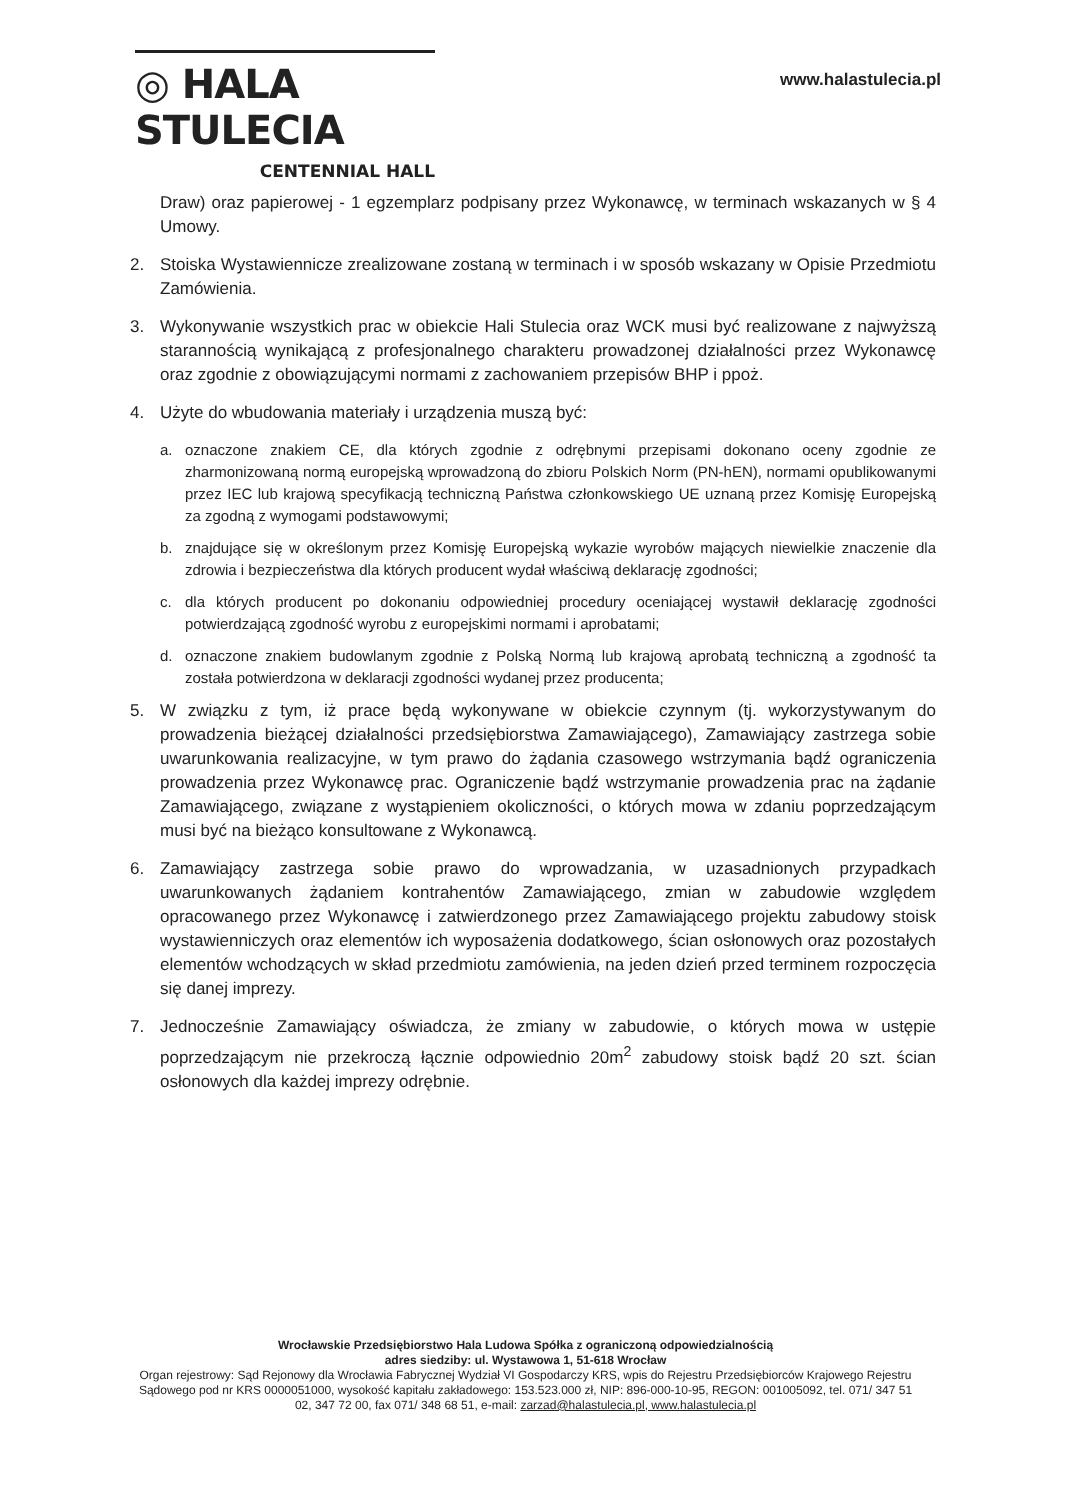◎ HALA STULECIA
CENTENNIAL HALL
www.halastulecia.pl
Draw) oraz papierowej - 1 egzemplarz podpisany przez Wykonawcę, w terminach wskazanych w § 4 Umowy.
2. Stoiska Wystawiennicze zrealizowane zostaną w terminach i w sposób wskazany w Opisie Przedmiotu Zamówienia.
3. Wykonywanie wszystkich prac w obiekcie Hali Stulecia oraz WCK musi być realizowane z najwyższą starannością wynikającą z profesjonalnego charakteru prowadzonej działalności przez Wykonawcę oraz zgodnie z obowiązującymi normami z zachowaniem przepisów BHP i ppoż.
4. Użyte do wbudowania materiały i urządzenia muszą być:
a. oznaczone znakiem CE, dla których zgodnie z odrębnymi przepisami dokonano oceny zgodnie ze zharmonizowaną normą europejską wprowadzoną do zbioru Polskich Norm (PN-hEN), normami opublikowanymi przez IEC lub krajową specyfikacją techniczną Państwa członkowskiego UE uznaną przez Komisję Europejską za zgodną z wymogami podstawowymi;
b. znajdujące się w określonym przez Komisję Europejską wykazie wyrobów mających niewielkie znaczenie dla zdrowia i bezpieczeństwa dla których producent wydał właściwą deklarację zgodności;
c. dla których producent po dokonaniu odpowiedniej procedury oceniającej wystawił deklarację zgodności potwierdzającą zgodność wyrobu z europejskimi normami i aprobatami;
d. oznaczone znakiem budowlanym zgodnie z Polską Normą lub krajową aprobatą techniczną a zgodność ta została potwierdzona w deklaracji zgodności wydanej przez producenta;
5. W związku z tym, iż prace będą wykonywane w obiekcie czynnym (tj. wykorzystywanym do prowadzenia bieżącej działalności przedsiębiorstwa Zamawiającego), Zamawiający zastrzega sobie uwarunkowania realizacyjne, w tym prawo do żądania czasowego wstrzymania bądź ograniczenia prowadzenia przez Wykonawcę prac. Ograniczenie bądź wstrzymanie prowadzenia prac na żądanie Zamawiającego, związane z wystąpieniem okoliczności, o których mowa w zdaniu poprzedzającym musi być na bieżąco konsultowane z Wykonawcą.
6. Zamawiający zastrzega sobie prawo do wprowadzania, w uzasadnionych przypadkach uwarunkowanych żądaniem kontrahentów Zamawiającego, zmian w zabudowie względem opracowanego przez Wykonawcę i zatwierdzonego przez Zamawiającego projektu zabudowy stoisk wystawienniczych oraz elementów ich wyposażenia dodatkowego, ścian osłonowych oraz pozostałych elementów wchodzących w skład przedmiotu zamówienia, na jeden dzień przed terminem rozpoczęcia się danej imprezy.
7. Jednocześnie Zamawiający oświadcza, że zmiany w zabudowie, o których mowa w ustępie poprzedzającym nie przekroczą łącznie odpowiednio 20m<sup>2</sup> zabudowy stoisk bądź 20 szt. ścian osłonowych dla każdej imprezy odrębnie.
Wrocławskie Przedsiębiorstwo Hala Ludowa Spółka z ograniczoną odpowiedzialnością
adres siedziby: ul. Wystawowa 1, 51-618 Wrocław
Organ rejestrowy: Sąd Rejonowy dla Wrocławia Fabrycznej Wydział VI Gospodarczy KRS, wpis do Rejestru Przedsiębiorców Krajowego Rejestru Sądowego pod nr KRS 0000051000, wysokość kapitału zakładowego: 153.523.000 zł, NIP: 896-000-10-95, REGON: 001005092, tel. 071/ 347 51 02, 347 72 00, fax 071/ 348 68 51, e-mail: zarzad@halastulecia.pl, www.halastulecia.pl